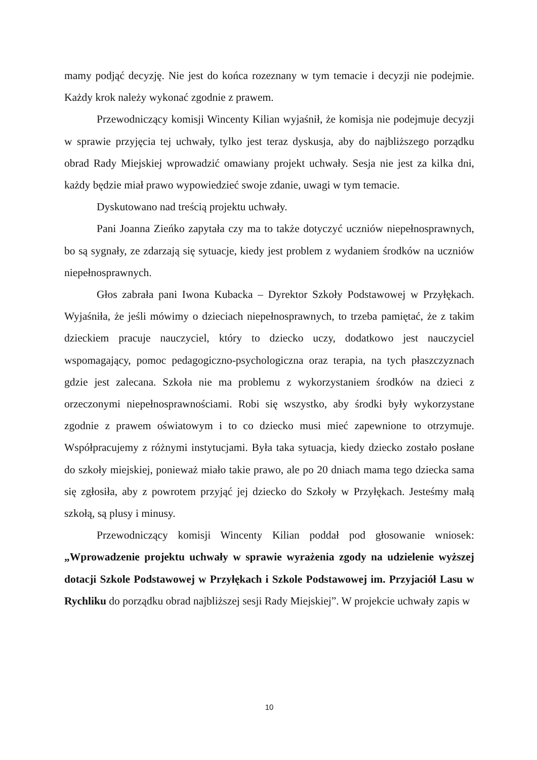mamy podjąć decyzję. Nie jest do końca rozeznany w tym temacie i decyzji nie podejmie. Każdy krok należy wykonać zgodnie z prawem.
Przewodniczący komisji Wincenty Kilian wyjaśnił, że komisja nie podejmuje decyzji w sprawie przyjęcia tej uchwały, tylko jest teraz dyskusja, aby do najbliższego porządku obrad Rady Miejskiej wprowadzić omawiany projekt uchwały. Sesja nie jest za kilka dni, każdy będzie miał prawo wypowiedzieć swoje zdanie, uwagi w tym temacie.
Dyskutowano nad treścią projektu uchwały.
Pani Joanna Zieńko zapytała czy ma to także dotyczyć uczniów niepełnosprawnych, bo są sygnały, ze zdarzają się sytuacje, kiedy jest problem z wydaniem środków na uczniów niepełnosprawnych.
Głos zabrała pani Iwona Kubacka – Dyrektor Szkoły Podstawowej w Przyłękach. Wyjaśniła, że jeśli mówimy o dzieciach niepełnosprawnych, to trzeba pamiętać, że z takim dzieckiem pracuje nauczyciel, który to dziecko uczy, dodatkowo jest nauczyciel wspomagający, pomoc pedagogiczno-psychologiczna oraz terapia, na tych płaszczyznach gdzie jest zalecana. Szkoła nie ma problemu z wykorzystaniem środków na dzieci z orzeczonymi niepełnosprawnościami. Robi się wszystko, aby środki były wykorzystane zgodnie z prawem oświatowym i to co dziecko musi mieć zapewnione to otrzymuje. Współpracujemy z różnymi instytucjami. Była taka sytuacja, kiedy dziecko zostało posłane do szkoły miejskiej, ponieważ miało takie prawo, ale po 20 dniach mama tego dziecka sama się zgłosiła, aby z powrotem przyjąć jej dziecko do Szkoły w Przyłękach. Jesteśmy małą szkołą, są plusy i minusy.
Przewodniczący komisji Wincenty Kilian poddał pod głosowanie wniosek: „Wprowadzenie projektu uchwały w sprawie wyrażenia zgody na udzielenie wyższej dotacji Szkole Podstawowej w Przyłękach i Szkole Podstawowej im. Przyjaciół Lasu w Rychliku do porządku obrad najbliższej sesji Rady Miejskiej”. W projekcie uchwały zapis w
10